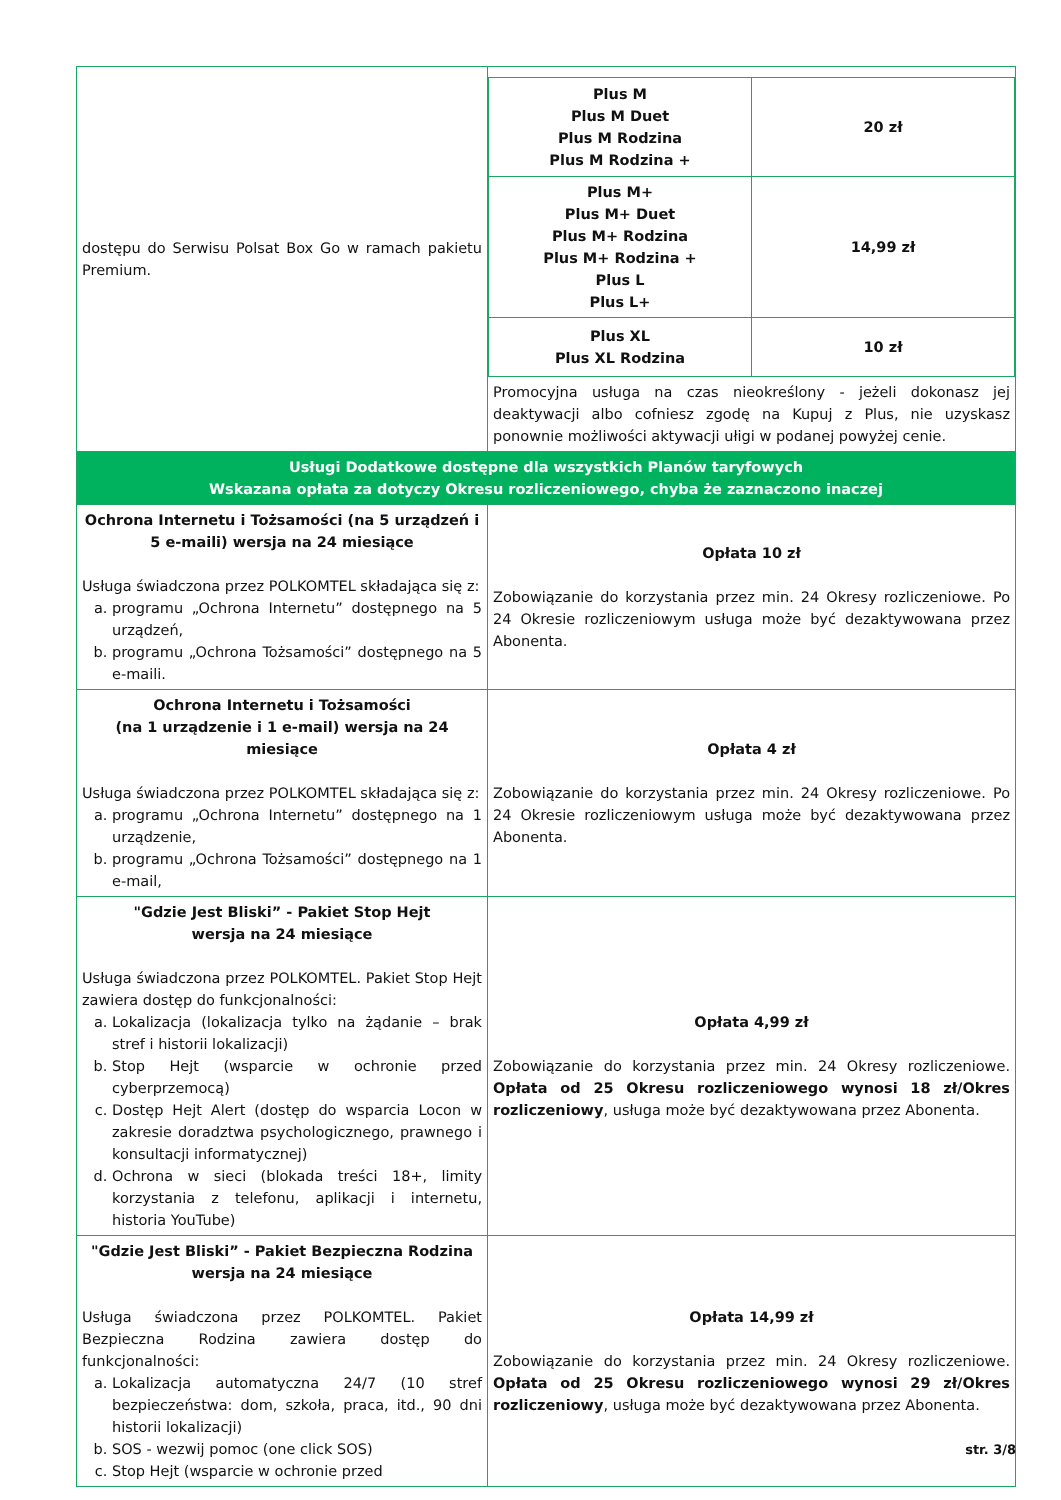| dostępu do Serwisu Polsat Box Go w ramach pakietu Premium. | / Plus M Plus M Duet Plus M Rodzina Plus M Rodzina + / 20 zł / / Plus M+ Plus M+ Duet Plus M+ Rodzina Plus M+ Rodzina + Plus L Plus L+ / 14,99 zł / / Plus XL Plus XL Rodzina / 10 zł / Promocyjna usługa na czas nieokreślony - jeżeli dokonasz jej deaktywacji albo cofniesz zgodę na Kupuj z Plus, nie uzyskasz ponownie możliwości aktywacji ułigi w podanej powyżej cenie. |
| Usługi Dodatkowe dostępne dla wszystkich Planów taryfowych Wskazana opłata za dotyczy Okresu rozliczeniowego, chyba że zaznaczono inaczej | |
| Ochrona Internetu i Tożsamości (na 5 urządzeń i 5 e-maili) wersja na 24 miesiące Usługa świadczona przez POLKOMTEL składająca się z: a. programu „Ochrona Internetu” dostępnego na 5 urządzeń, b. programu „Ochrona Tożsamości” dostępnego na 5 e-maili. | Opłata 10 zł Zobowiązanie do korzystania przez min. 24 Okresy rozliczeniowe. Po 24 Okresie rozliczeniowym usługa może być dezaktywowana przez Abonenta. |
| Ochrona Internetu i Tożsamości (na 1 urządzenie i 1 e-mail) wersja na 24 miesiące Usługa świadczona przez POLKOMTEL składająca się z: a. programu „Ochrona Internetu” dostępnego na 1 urządzenie, b. programu „Ochrona Tożsamości” dostępnego na 1 e-mail, | Opłata 4 zł Zobowiązanie do korzystania przez min. 24 Okresy rozliczeniowe. Po 24 Okresie rozliczeniowym usługa może być dezaktywowana przez Abonenta. |
| "Gdzie Jest Bliski” - Pakiet Stop Hejt wersja na 24 miesiące Usługa świadczona przez POLKOMTEL. Pakiet Stop Hejt zawiera dostęp do funkcjonalności: a. Lokalizacja (lokalizacja tylko na żądanie – brak stref i historii lokalizacji) b. Stop Hejt (wsparcie w ochronie przed cyberprzemocą) c. Dostęp Hejt Alert (dostęp do wsparcia Locon w zakresie doradztwa psychologicznego, prawnego i konsultacji informatycznej) d. Ochrona w sieci (blokada treści 18+, limity korzystania z telefonu, aplikacji i internetu, historia YouTube) | Opłata 4,99 zł Zobowiązanie do korzystania przez min. 24 Okresy rozliczeniowe. Opłata od 25 Okresu rozliczeniowego wynosi 18 zł/Okres rozliczeniowy , usługa może być dezaktywowana przez Abonenta. |
| "Gdzie Jest Bliski” - Pakiet Bezpieczna Rodzina wersja na 24 miesiące Usługa świadczona przez POLKOMTEL. Pakiet Bezpieczna Rodzina zawiera dostęp do funkcjonalności: a. Lokalizacja automatyczna 24/7 (10 stref bezpieczeństwa: dom, szkoła, praca, itd., 90 dni historii lokalizacji) b. SOS - wezwij pomoc (one click SOS) c. Stop Hejt (wsparcie w ochronie przed | Opłata 14,99 zł Zobowiązanie do korzystania przez min. 24 Okresy rozliczeniowe. Opłata od 25 Okresu rozliczeniowego wynosi 29 zł/Okres rozliczeniowy , usługa może być dezaktywowana przez Abonenta. |
str. 3/8